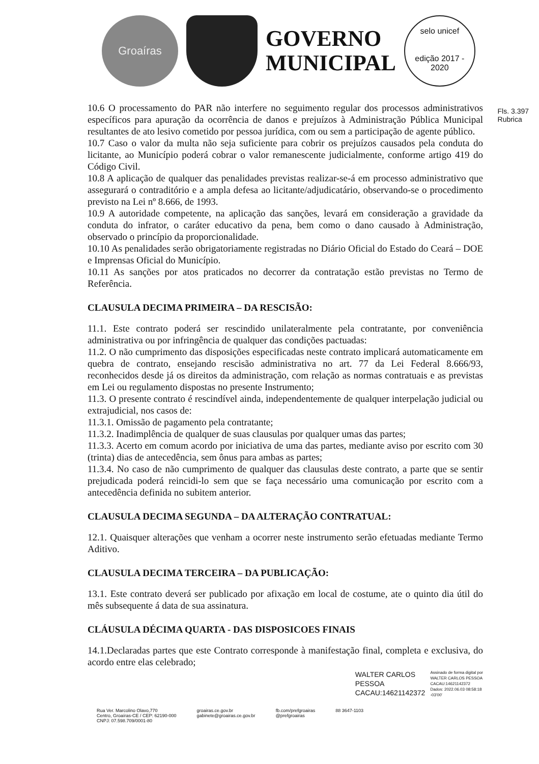Groaíras
GOVERNO
MUNICIPAL
selo unicef
edição 2017 - 2020
Fls. 3.397
Rubrica
10.6 O processamento do PAR não interfere no seguimento regular dos processos administrativos específicos para apuração da ocorrência de danos e prejuízos à Administração Pública Municipal resultantes de ato lesivo cometido por pessoa jurídica, com ou sem a participação de agente público.
10.7 Caso o valor da multa não seja suficiente para cobrir os prejuízos causados pela conduta do licitante, ao Município poderá cobrar o valor remanescente judicialmente, conforme artigo 419 do Código Civil.
10.8 A aplicação de qualquer das penalidades previstas realizar-se-á em processo administrativo que assegurará o contraditório e a ampla defesa ao licitante/adjudicatário, observando-se o procedimento previsto na Lei nº 8.666, de 1993.
10.9 A autoridade competente, na aplicação das sanções, levará em consideração a gravidade da conduta do infrator, o caráter educativo da pena, bem como o dano causado à Administração, observado o princípio da proporcionalidade.
10.10 As penalidades serão obrigatoriamente registradas no Diário Oficial do Estado do Ceará – DOE e Imprensas Oficial do Município.
10.11 As sanções por atos praticados no decorrer da contratação estão previstas no Termo de Referência.
CLAUSULA DECIMA PRIMEIRA – DA RESCISÃO:
11.1. Este contrato poderá ser rescindido unilateralmente pela contratante, por conveniência administrativa ou por infringência de qualquer das condições pactuadas:
11.2. O não cumprimento das disposições especificadas neste contrato implicará automaticamente em quebra de contrato, ensejando rescisão administrativa no art. 77 da Lei Federal 8.666/93, reconhecidos desde já os direitos da administração, com relação as normas contratuais e as previstas em Lei ou regulamento dispostas no presente Instrumento;
11.3. O presente contrato é rescindível ainda, independentemente de qualquer interpelação judicial ou extrajudicial, nos casos de:
11.3.1. Omissão de pagamento pela contratante;
11.3.2. Inadimplência de qualquer de suas clausulas por qualquer umas das partes;
11.3.3. Acerto em comum acordo por iniciativa de uma das partes, mediante aviso por escrito com 30 (trinta) dias de antecedência, sem ônus para ambas as partes;
11.3.4. No caso de não cumprimento de qualquer das clausulas deste contrato, a parte que se sentir prejudicada poderá reincidi-lo sem que se faça necessário uma comunicação por escrito com a antecedência definida no subitem anterior.
CLAUSULA DECIMA SEGUNDA – DA ALTERAÇÃO CONTRATUAL:
12.1. Quaisquer alterações que venham a ocorrer neste instrumento serão efetuadas mediante Termo Aditivo.
CLAUSULA DECIMA TERCEIRA – DA PUBLICAÇÃO:
13.1. Este contrato deverá ser publicado por afixação em local de costume, ate o quinto dia útil do mês subsequente á data de sua assinatura.
CLÁUSULA DÉCIMA QUARTA - DAS DISPOSICOES FINAIS
14.1.Declaradas partes que este Contrato corresponde à manifestação final, completa e exclusiva, do acordo entre elas celebrado;
WALTER CARLOS
PESSOA
CACAU:14621142372
Assinado de forma digital por
WALTER CARLOS PESSOA
CACAU:14621142372
Dados: 2022.06.03 08:58:18
-03'00'
Rua Ver. Marcolino Olavo,770
Centro, Groaíras-CE / CEP: 62190-000
CNPJ: 07.598.709/0001-80
groairas.ce.gov.br
gabinete@groairas.ce.gov.br
fb.com/prefgroairas
@prefgroairas
88 3647-1103